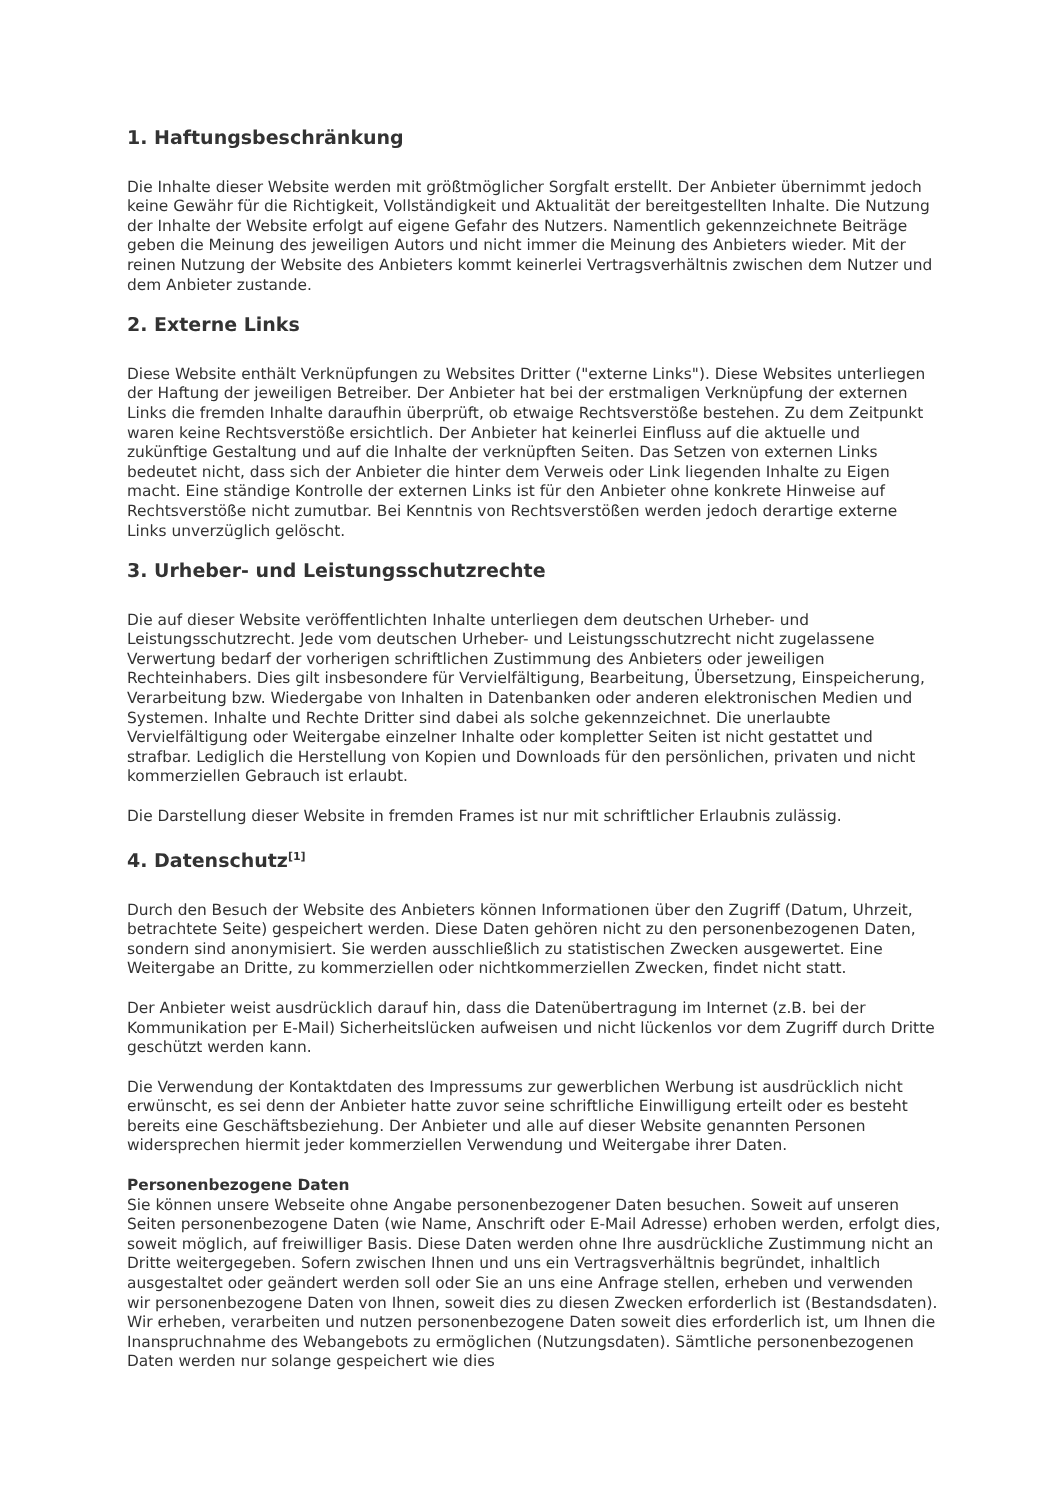1. Haftungsbeschränkung
Die Inhalte dieser Website werden mit größtmöglicher Sorgfalt erstellt. Der Anbieter übernimmt jedoch keine Gewähr für die Richtigkeit, Vollständigkeit und Aktualität der bereitgestellten Inhalte. Die Nutzung der Inhalte der Website erfolgt auf eigene Gefahr des Nutzers. Namentlich gekennzeichnete Beiträge geben die Meinung des jeweiligen Autors und nicht immer die Meinung des Anbieters wieder. Mit der reinen Nutzung der Website des Anbieters kommt keinerlei Vertragsverhältnis zwischen dem Nutzer und dem Anbieter zustande.
2. Externe Links
Diese Website enthält Verknüpfungen zu Websites Dritter ("externe Links"). Diese Websites unterliegen der Haftung der jeweiligen Betreiber. Der Anbieter hat bei der erstmaligen Verknüpfung der externen Links die fremden Inhalte daraufhin überprüft, ob etwaige Rechtsverstöße bestehen. Zu dem Zeitpunkt waren keine Rechtsverstöße ersichtlich. Der Anbieter hat keinerlei Einfluss auf die aktuelle und zukünftige Gestaltung und auf die Inhalte der verknüpften Seiten. Das Setzen von externen Links bedeutet nicht, dass sich der Anbieter die hinter dem Verweis oder Link liegenden Inhalte zu Eigen macht. Eine ständige Kontrolle der externen Links ist für den Anbieter ohne konkrete Hinweise auf Rechtsverstöße nicht zumutbar. Bei Kenntnis von Rechtsverstößen werden jedoch derartige externe Links unverzüglich gelöscht.
3. Urheber- und Leistungsschutzrechte
Die auf dieser Website veröffentlichten Inhalte unterliegen dem deutschen Urheber- und Leistungsschutzrecht. Jede vom deutschen Urheber- und Leistungsschutzrecht nicht zugelassene Verwertung bedarf der vorherigen schriftlichen Zustimmung des Anbieters oder jeweiligen Rechteinhabers. Dies gilt insbesondere für Vervielfältigung, Bearbeitung, Übersetzung, Einspeicherung, Verarbeitung bzw. Wiedergabe von Inhalten in Datenbanken oder anderen elektronischen Medien und Systemen. Inhalte und Rechte Dritter sind dabei als solche gekennzeichnet. Die unerlaubte Vervielfältigung oder Weitergabe einzelner Inhalte oder kompletter Seiten ist nicht gestattet und strafbar. Lediglich die Herstellung von Kopien und Downloads für den persönlichen, privaten und nicht kommerziellen Gebrauch ist erlaubt.
Die Darstellung dieser Website in fremden Frames ist nur mit schriftlicher Erlaubnis zulässig.
4. Datenschutz<sup>[1]</sup>
Durch den Besuch der Website des Anbieters können Informationen über den Zugriff (Datum, Uhrzeit, betrachtete Seite) gespeichert werden. Diese Daten gehören nicht zu den personenbezogenen Daten, sondern sind anonymisiert. Sie werden ausschließlich zu statistischen Zwecken ausgewertet. Eine Weitergabe an Dritte, zu kommerziellen oder nichtkommerziellen Zwecken, findet nicht statt.
Der Anbieter weist ausdrücklich darauf hin, dass die Datenübertragung im Internet (z.B. bei der Kommunikation per E-Mail) Sicherheitslücken aufweisen und nicht lückenlos vor dem Zugriff durch Dritte geschützt werden kann.
Die Verwendung der Kontaktdaten des Impressums zur gewerblichen Werbung ist ausdrücklich nicht erwünscht, es sei denn der Anbieter hatte zuvor seine schriftliche Einwilligung erteilt oder es besteht bereits eine Geschäftsbeziehung. Der Anbieter und alle auf dieser Website genannten Personen widersprechen hiermit jeder kommerziellen Verwendung und Weitergabe ihrer Daten.
Personenbezogene Daten
Sie können unsere Webseite ohne Angabe personenbezogener Daten besuchen. Soweit auf unseren Seiten personenbezogene Daten (wie Name, Anschrift oder E-Mail Adresse) erhoben werden, erfolgt dies, soweit möglich, auf freiwilliger Basis. Diese Daten werden ohne Ihre ausdrückliche Zustimmung nicht an Dritte weitergegeben. Sofern zwischen Ihnen und uns ein Vertragsverhältnis begründet, inhaltlich ausgestaltet oder geändert werden soll oder Sie an uns eine Anfrage stellen, erheben und verwenden wir personenbezogene Daten von Ihnen, soweit dies zu diesen Zwecken erforderlich ist (Bestandsdaten). Wir erheben, verarbeiten und nutzen personenbezogene Daten soweit dies erforderlich ist, um Ihnen die Inanspruchnahme des Webangebots zu ermöglichen (Nutzungsdaten). Sämtliche personenbezogenen Daten werden nur solange gespeichert wie dies